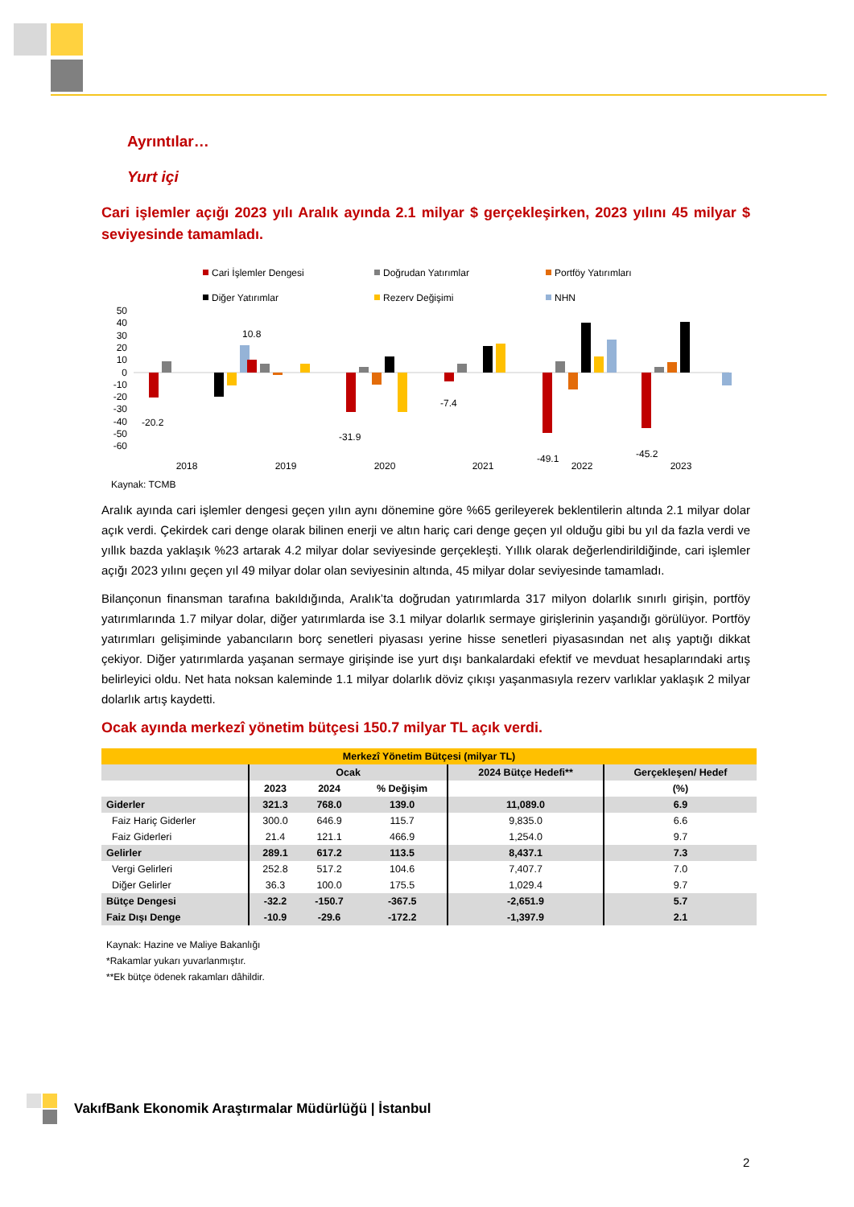Ayrıntılar…
Yurt içi
Cari işlemler açığı 2023 yılı Aralık ayında 2.1 milyar $ gerçekleşirken, 2023 yılını 45 milyar $ seviyesinde tamamladı.
Cari İşlemler Dengesi
Doğrudan Yatırımlar
Portföy Yatırımları
Diğer Yatırımlar
Rezerv Değişimi
NHN
50
40
30
20
10
0
-10
-20
-30
-40
-50
-60
-20.2
10.8
-31.9
-7.4
-49.1
-45.2
2018
2019
2020
2021
2022
2023
Kaynak: TCMB
Aralık ayında cari işlemler dengesi geçen yılın aynı dönemine göre %65 gerileyerek beklentilerin altında 2.1 milyar dolar açık verdi. Çekirdek cari denge olarak bilinen enerji ve altın hariç cari denge geçen yıl olduğu gibi bu yıl da fazla verdi ve yıllık bazda yaklaşık %23 artarak 4.2 milyar dolar seviyesinde gerçekleşti. Yıllık olarak değerlendirildiğinde, cari işlemler açığı 2023 yılını geçen yıl 49 milyar dolar olan seviyesinin altında, 45 milyar dolar seviyesinde tamamladı.
Bilançonun finansman tarafına bakıldığında, Aralık’ta doğrudan yatırımlarda 317 milyon dolarlık sınırlı girişin, portföy yatırımlarında 1.7 milyar dolar, diğer yatırımlarda ise 3.1 milyar dolarlık sermaye girişlerinin yaşandığı görülüyor. Portföy yatırımları gelişiminde yabancıların borç senetleri piyasası yerine hisse senetleri piyasasından net alış yaptığı dikkat çekiyor. Diğer yatırımlarda yaşanan sermaye girişinde ise yurt dışı bankalardaki efektif ve mevduat hesaplarındaki artış belirleyici oldu. Net hata noksan kaleminde 1.1 milyar dolarlık döviz çıkışı yaşanmasıyla rezerv varlıklar yaklaşık 2 milyar dolarlık artış kaydetti.
Ocak ayında merkezî yönetim bütçesi 150.7 milyar TL açık verdi.
| Merkezî Yönetim Bütçesi (milyar TL) | | | | | |
| --- | --- | --- | --- | --- | --- |
| | Ocak | | | 2024 Bütçe Hedefi** | Gerçekleşen/ Hedef |
| | 2023 | 2024 | % Değişim | | (%) |
| Giderler | 321.3 | 768.0 | 139.0 | 11,089.0 | 6.9 |
| Faiz Hariç Giderler | 300.0 | 646.9 | 115.7 | 9,835.0 | 6.6 |
| Faiz Giderleri | 21.4 | 121.1 | 466.9 | 1,254.0 | 9.7 |
| Gelirler | 289.1 | 617.2 | 113.5 | 8,437.1 | 7.3 |
| Vergi Gelirleri | 252.8 | 517.2 | 104.6 | 7,407.7 | 7.0 |
| Diğer Gelirler | 36.3 | 100.0 | 175.5 | 1,029.4 | 9.7 |
| Bütçe Dengesi | -32.2 | -150.7 | -367.5 | -2,651.9 | 5.7 |
| Faiz Dışı Denge | -10.9 | -29.6 | -172.2 | -1,397.9 | 2.1 |
Kaynak: Hazine ve Maliye Bakanlığı
*Rakamlar yukarı yuvarlanmıştır.
**Ek bütçe ödenek rakamları dâhildir.
VakıfBank Ekonomik Araştırmalar Müdürlüğü | İstanbul
2